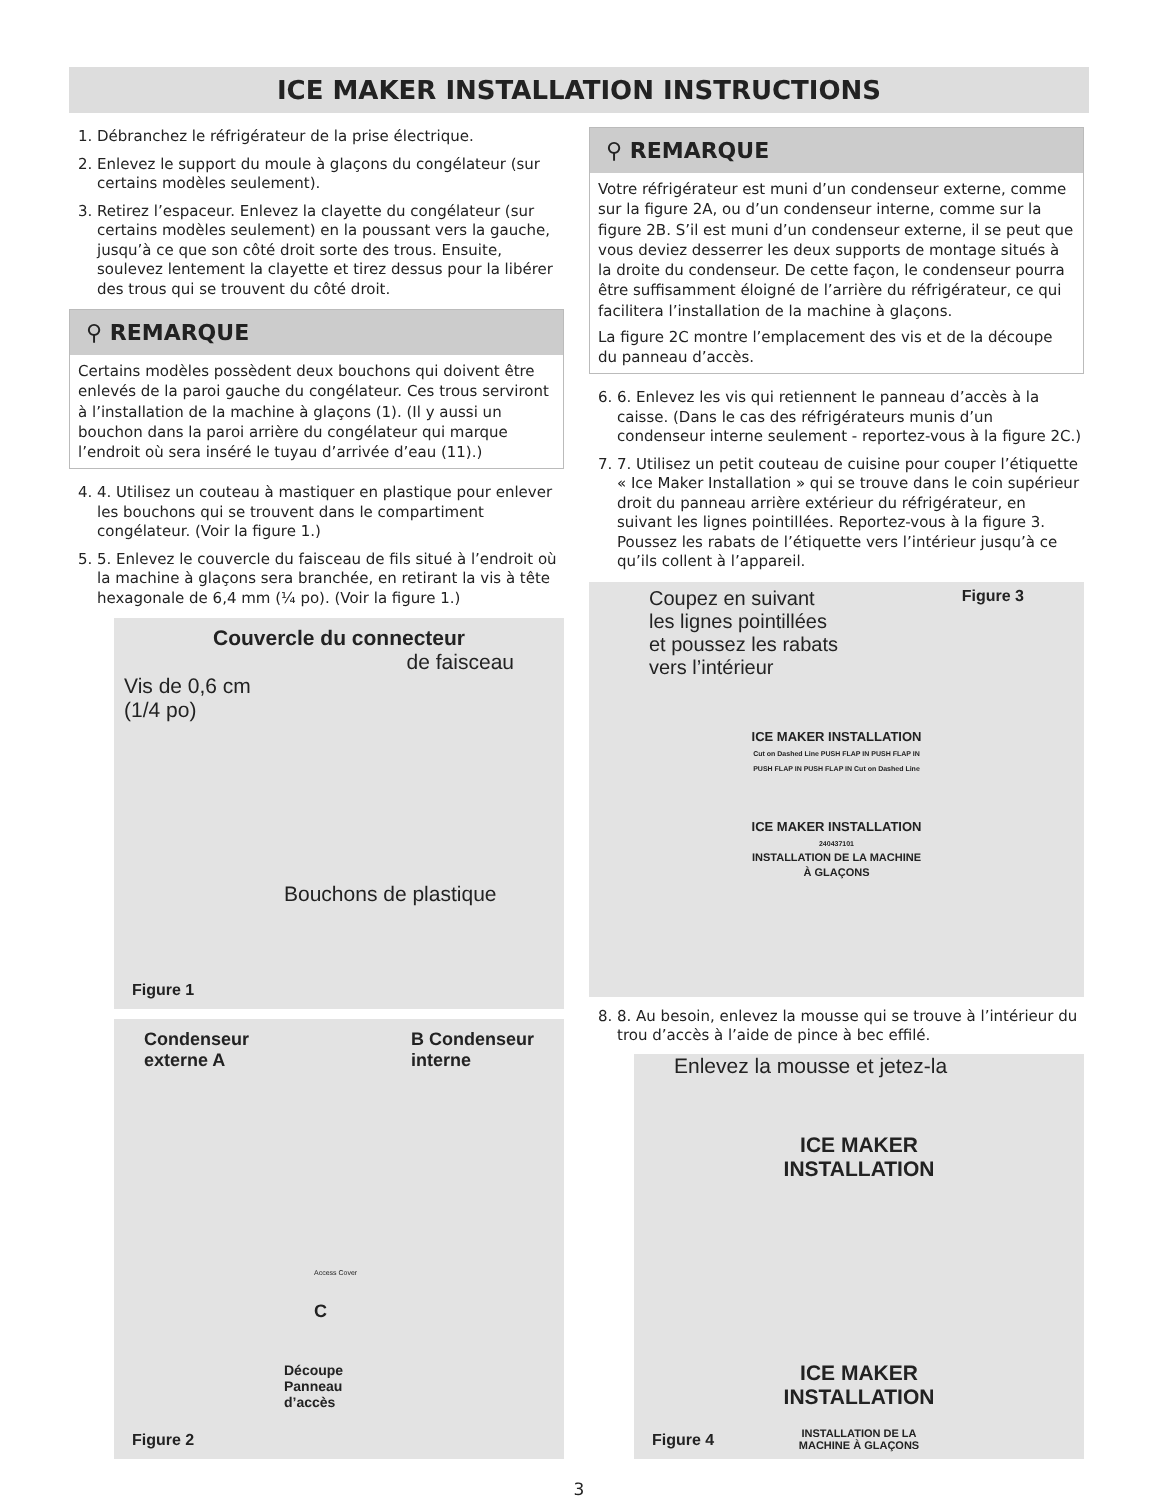ICE MAKER INSTALLATION INSTRUCTIONS
1. Débranchez le réfrigérateur de la prise électrique.
2. Enlevez le support du moule à glaçons du congélateur (sur certains modèles seulement).
3. Retirez l’espaceur. Enlevez la clayette du congélateur (sur certains modèles seulement) en la poussant vers la gauche, jusqu’à ce que son côté droit sorte des trous. Ensuite, soulevez lentement la clayette et tirez dessus pour la libérer des trous qui se trouvent du côté droit.
⚲ REMARQUE
Certains modèles possèdent deux bouchons qui doivent être enlevés de la paroi gauche du congélateur. Ces trous serviront à l’installation de la machine à glaçons (1). (Il y aussi un bouchon dans la paroi arrière du congélateur qui marque l’endroit où sera inséré le tuyau d’arrivée d’eau (11).)
4. 4. Utilisez un couteau à mastiquer en plastique pour enlever les bouchons qui se trouvent dans le compartiment congélateur. (Voir la figure 1.)
5. 5. Enlevez le couvercle du faisceau de fils situé à l’endroit où la machine à glaçons sera branchée, en retirant la vis à tête hexagonale de 6,4 mm (¼ po). (Voir la figure 1.)
Couvercle du connecteur
de faisceau
Vis de 0,6 cm
(1/4 po)
Bouchons de plastique
Figure 1
Condenseur
externe A B Condenseur
interne
C
Découpe
Panneau
d’accès
Access Cover
Figure 2
⚲ REMARQUE
Votre réfrigérateur est muni d’un condenseur externe, comme sur la figure 2A, ou d’un condenseur interne, comme sur la figure 2B. S’il est muni d’un condenseur externe, il se peut que vous deviez desserrer les deux supports de montage situés à la droite du condenseur. De cette façon, le condenseur pourra être suffisamment éloigné de l’arrière du réfrigérateur, ce qui facilitera l’installation de la machine à glaçons.
La figure 2C montre l’emplacement des vis et de la découpe du panneau d’accès.
6. 6. Enlevez les vis qui retiennent le panneau d’accès à la caisse. (Dans le cas des réfrigérateurs munis d’un condenseur interne seulement - reportez-vous à la figure 2C.)
7. 7. Utilisez un petit couteau de cuisine pour couper l’étiquette « Ice Maker Installation » qui se trouve dans le coin supérieur droit du panneau arrière extérieur du réfrigérateur, en suivant les lignes pointillées. Reportez-vous à la figure 3. Poussez les rabats de l’étiquette vers l’intérieur jusqu’à ce qu’ils collent à l’appareil.
Coupez en suivant
les lignes pointillées
et poussez les rabats
vers l’intérieur Figure 3
ICE MAKER INSTALLATION
Cut on Dashed Line PUSH FLAP IN PUSH FLAP IN PUSH FLAP IN PUSH FLAP IN Cut on Dashed Line
ICE MAKER INSTALLATION
240437101
INSTALLATION DE LA MACHINE À GLAÇONS
8. 8. Au besoin, enlevez la mousse qui se trouve à l’intérieur du trou d’accès à l’aide de pince à bec effilé.
Enlevez la mousse et jetez-la
ICE MAKER
INSTALLATION
ICE MAKER
INSTALLATION
INSTALLATION DE LA
MACHINE À GLAÇONS
Figure 4
3